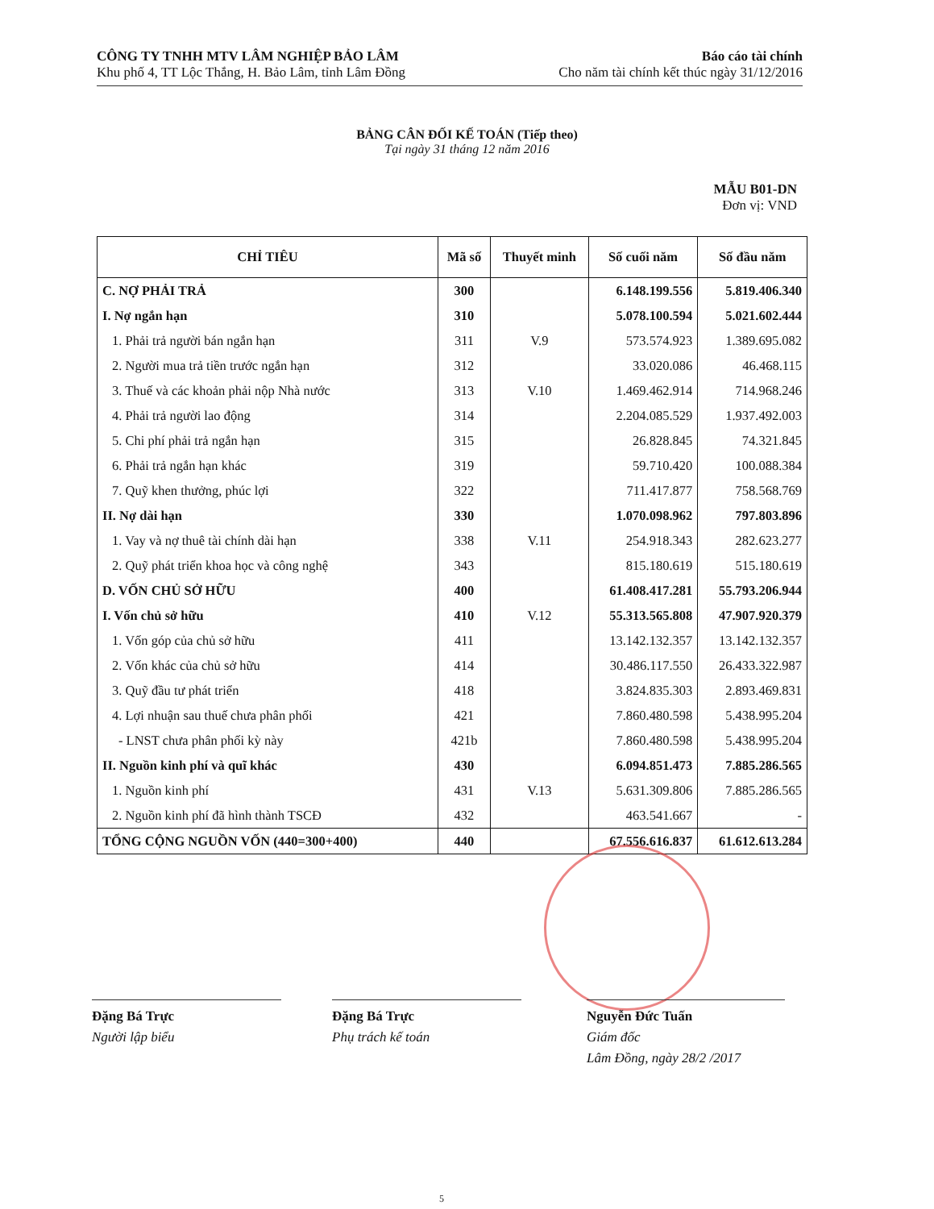CÔNG TY TNHH MTV LÂM NGHIỆP BẢO LÂM
Khu phố 4, TT Lộc Thắng, H. Bảo Lâm, tỉnh Lâm Đồng
Báo cáo tài chính
Cho năm tài chính kết thúc ngày 31/12/2016
BẢNG CÂN ĐỐI KẾ TOÁN (Tiếp theo)
Tại ngày 31 tháng 12 năm 2016
MẪU B01-DN
Đơn vị: VND
| CHỈ TIÊU | Mã số | Thuyết minh | Số cuối năm | Số đầu năm |
| --- | --- | --- | --- | --- |
| C. NỢ PHẢI TRẢ | 300 | | 6.148.199.556 | 5.819.406.340 |
| I. Nợ ngắn hạn | 310 | | 5.078.100.594 | 5.021.602.444 |
| 1. Phải trả người bán ngắn hạn | 311 | V.9 | 573.574.923 | 1.389.695.082 |
| 2. Người mua trả tiền trước ngắn hạn | 312 | | 33.020.086 | 46.468.115 |
| 3. Thuế và các khoản phải nộp Nhà nước | 313 | V.10 | 1.469.462.914 | 714.968.246 |
| 4. Phải trả người lao động | 314 | | 2.204.085.529 | 1.937.492.003 |
| 5. Chi phí phải trả ngắn hạn | 315 | | 26.828.845 | 74.321.845 |
| 6. Phải trả ngắn hạn khác | 319 | | 59.710.420 | 100.088.384 |
| 7. Quỹ khen thưởng, phúc lợi | 322 | | 711.417.877 | 758.568.769 |
| II. Nợ dài hạn | 330 | | 1.070.098.962 | 797.803.896 |
| 1. Vay và nợ thuê tài chính dài hạn | 338 | V.11 | 254.918.343 | 282.623.277 |
| 2. Quỹ phát triển khoa học và công nghệ | 343 | | 815.180.619 | 515.180.619 |
| D. VỐN CHỦ SỞ HỮU | 400 | | 61.408.417.281 | 55.793.206.944 |
| I. Vốn chủ sở hữu | 410 | V.12 | 55.313.565.808 | 47.907.920.379 |
| 1. Vốn góp của chủ sở hữu | 411 | | 13.142.132.357 | 13.142.132.357 |
| 2. Vốn khác của chủ sở hữu | 414 | | 30.486.117.550 | 26.433.322.987 |
| 3. Quỹ đầu tư phát triển | 418 | | 3.824.835.303 | 2.893.469.831 |
| 4. Lợi nhuận sau thuế chưa phân phối | 421 | | 7.860.480.598 | 5.438.995.204 |
| - LNST chưa phân phối kỳ này | 421b | | 7.860.480.598 | 5.438.995.204 |
| II. Nguồn kinh phí và quĩ khác | 430 | | 6.094.851.473 | 7.885.286.565 |
| 1. Nguồn kinh phí | 431 | V.13 | 5.631.309.806 | 7.885.286.565 |
| 2. Nguồn kinh phí đã hình thành TSCĐ | 432 | | 463.541.667 | - |
| TỔNG CỘNG NGUỒN VỐN (440=300+400) | 440 | | 67.556.616.837 | 61.612.613.284 |
Đặng Bá Trực
Người lập biểu
Đặng Bá Trực
Phụ trách kế toán
Nguyễn Đức Tuấn
Giám đốc
Lâm Đồng, ngày 28/2 /2017
5